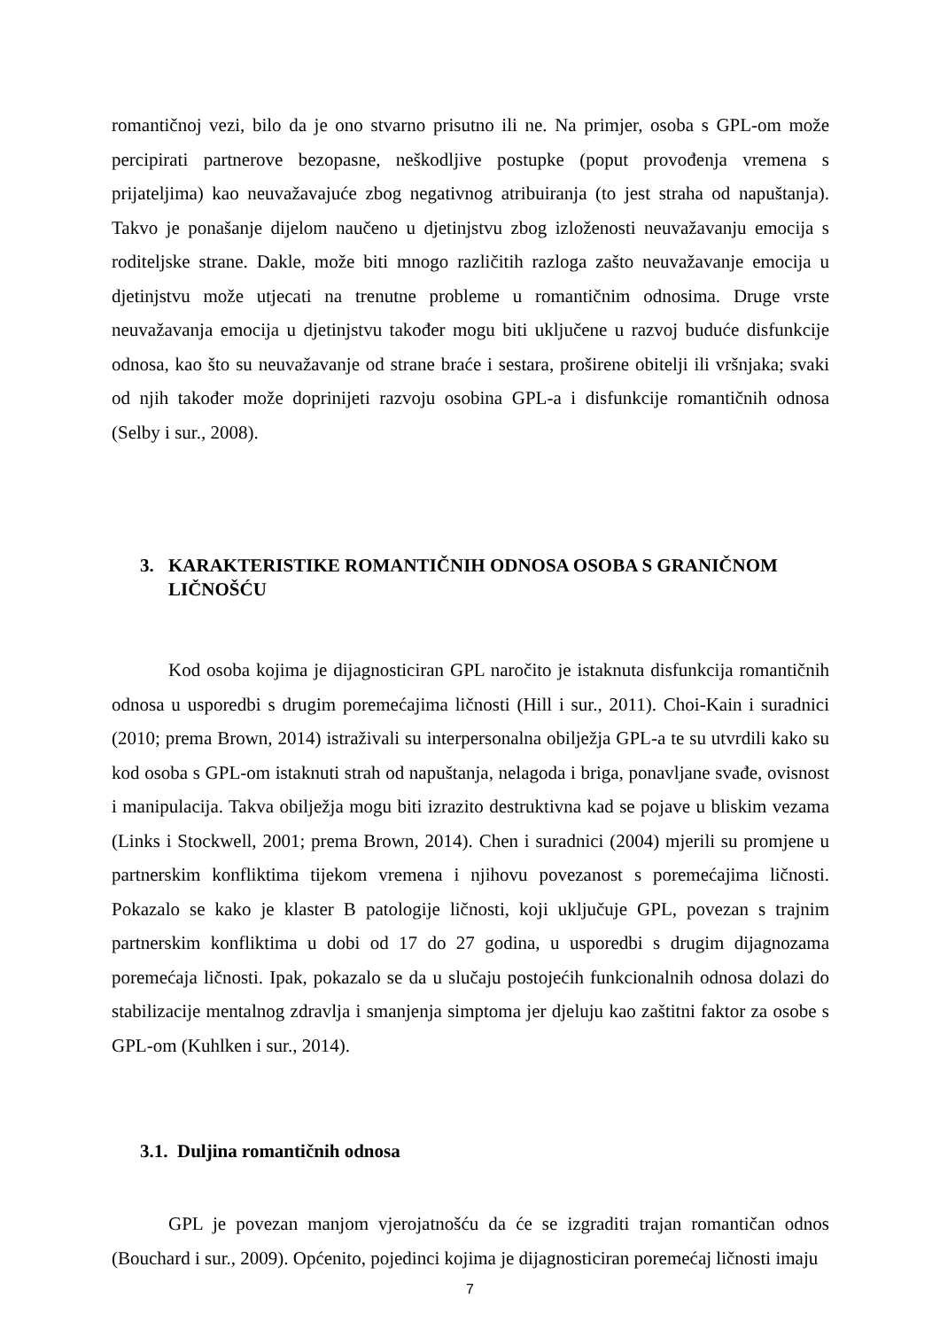romantičnoj vezi, bilo da je ono stvarno prisutno ili ne. Na primjer, osoba s GPL-om može percipirati partnerove bezopasne, neškodljive postupke (poput provođenja vremena s prijateljima) kao neuvažavajuće zbog negativnog atribuiranja (to jest straha od napuštanja). Takvo je ponašanje dijelom naučeno u djetinjstvu zbog izloženosti neuvažavanju emocija s roditeljske strane. Dakle, može biti mnogo različitih razloga zašto neuvažavanje emocija u djetinjstvu može utjecati na trenutne probleme u romantičnim odnosima. Druge vrste neuvažavanja emocija u djetinjstvu također mogu biti uključene u razvoj buduće disfunkcije odnosa, kao što su neuvažavanje od strane braće i sestara, proširene obitelji ili vršnjaka; svaki od njih također može doprinijeti razvoju osobina GPL-a i disfunkcije romantičnih odnosa (Selby i sur., 2008).
3. KARAKTERISTIKE ROMANTIČNIH ODNOSA OSOBA S GRANIČNOM LIČNOŠĆU
Kod osoba kojima je dijagnosticiran GPL naročito je istaknuta disfunkcija romantičnih odnosa u usporedbi s drugim poremećajima ličnosti (Hill i sur., 2011). Choi-Kain i suradnici (2010; prema Brown, 2014) istraživali su interpersonalna obilježja GPL-a te su utvrdili kako su kod osoba s GPL-om istaknuti strah od napuštanja, nelagoda i briga, ponavljane svađe, ovisnost i manipulacija. Takva obilježja mogu biti izrazito destruktivna kad se pojave u bliskim vezama (Links i Stockwell, 2001; prema Brown, 2014). Chen i suradnici (2004) mjerili su promjene u partnerskim konfliktima tijekom vremena i njihovu povezanost s poremećajima ličnosti. Pokazalo se kako je klaster B patologije ličnosti, koji uključuje GPL, povezan s trajnim partnerskim konfliktima u dobi od 17 do 27 godina, u usporedbi s drugim dijagnozama poremećaja ličnosti. Ipak, pokazalo se da u slučaju postojećih funkcionalnih odnosa dolazi do stabilizacije mentalnog zdravlja i smanjenja simptoma jer djeluju kao zaštitni faktor za osobe s GPL-om (Kuhlken i sur., 2014).
3.1. Duljina romantičnih odnosa
GPL je povezan manjom vjerojatnošću da će se izgraditi trajan romantičan odnos (Bouchard i sur., 2009). Općenito, pojedinci kojima je dijagnosticiran poremećaj ličnosti imaju
7